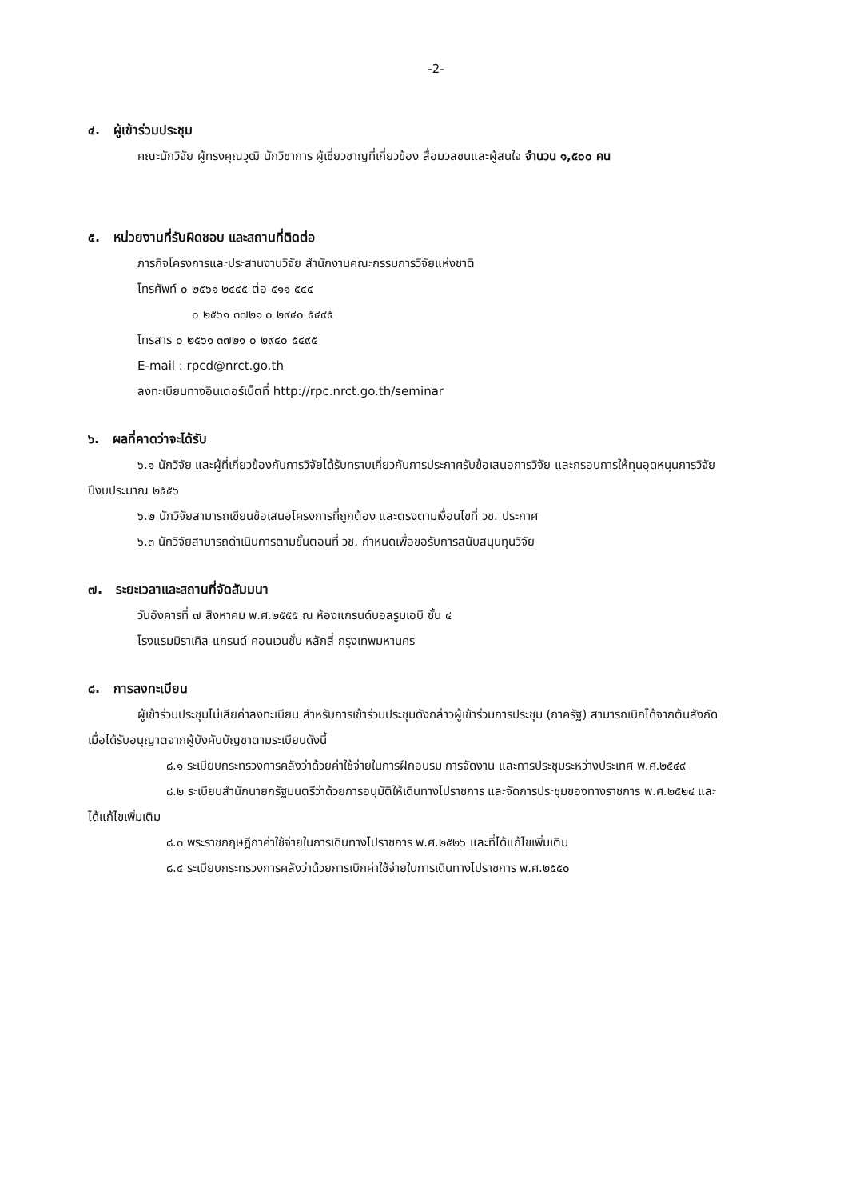-2-
๔. ผู้เข้าร่วมประชุม
คณะนักวิจัย ผู้ทรงคุณวุฒิ นักวิชาการ ผู้เชี่ยวชาญที่เกี่ยวข้อง สื่อมวลชนและผู้สนใจ จำนวน ๑,๕๐๐ คน
๕. หน่วยงานที่รับผิดชอบ และสถานที่ติดต่อ
ภารกิจโครงการและประสานงานวิจัย สำนักงานคณะกรรมการวิจัยแห่งชาติ
โทรศัพท์ ๐ ๒๕๖๑ ๒๔๔๕ ต่อ ๕๑๑ ๕๔๔
๐ ๒๕๖๑ ๓๗๒๑ ๐ ๒๙๔๐ ๕๔๙๕
โทรสาร ๐ ๒๕๖๑ ๓๗๒๑ ๐ ๒๙๔๐ ๕๔๙๕
E-mail : rpcd@nrct.go.th
ลงทะเบียนทางอินเตอร์เน็ตที่ http://rpc.nrct.go.th/seminar
๖. ผลที่คาดว่าจะได้รับ
๖.๑ นักวิจัย และผู้ที่เกี่ยวข้องกับการวิจัยได้รับทราบเกี่ยวกับการประกาศรับข้อเสนอการวิจัย และกรอบการให้ทุนอุดหนุนการวิจัยปีงบประมาณ ๒๕๕๖
๖.๒ นักวิจัยสามารถเขียนข้อเสนอโครงการที่ถูกต้อง และตรงตามเงื่อนไขที่ วช. ประกาศ
๖.๓ นักวิจัยสามารถดำเนินการตามขั้นตอนที่ วช. กำหนดเพื่อขอรับการสนับสนุนทุนวิจัย
๗. ระยะเวลาและสถานที่จัดสัมมนา
วันอังคารที่ ๗ สิงหาคม พ.ศ.๒๕๕๕ ณ ห้องแกรนด์บอลรูมเอบี ชั้น ๔
โรงแรมมิราเคิล แกรนด์ คอนเวนชั่น หลักสี่ กรุงเทพมหานคร
๘. การลงทะเบียน
ผู้เข้าร่วมประชุมไม่เสียค่าลงทะเบียน สำหรับการเข้าร่วมประชุมดังกล่าวผู้เข้าร่วมการประชุม (ภาครัฐ) สามารถเบิกได้จากต้นสังกัดเมื่อได้รับอนุญาตจากผู้บังคับบัญชาตามระเบียบดังนี้
๘.๑ ระเบียบกระทรวงการคลังว่าด้วยค่าใช้จ่ายในการฝึกอบรม การจัดงาน และการประชุมระหว่างประเทศ พ.ศ.๒๕๔๙
๘.๒ ระเบียบสำนักนายกรัฐมนตรีว่าด้วยการอนุมัติให้เดินทางไปราชการ และจัดการประชุมของทางราชการ พ.ศ.๒๕๒๔ และได้แก้ไขเพิ่มเติม
๘.๓ พระราชกฤษฎีกาค่าใช้จ่ายในการเดินทางไปราชการ พ.ศ.๒๕๒๖ และที่ได้แก้ไขเพิ่มเติม
๘.๔ ระเบียบกระทรวงการคลังว่าด้วยการเบิกค่าใช้จ่ายในการเดินทางไปราชการ พ.ศ.๒๕๕๐